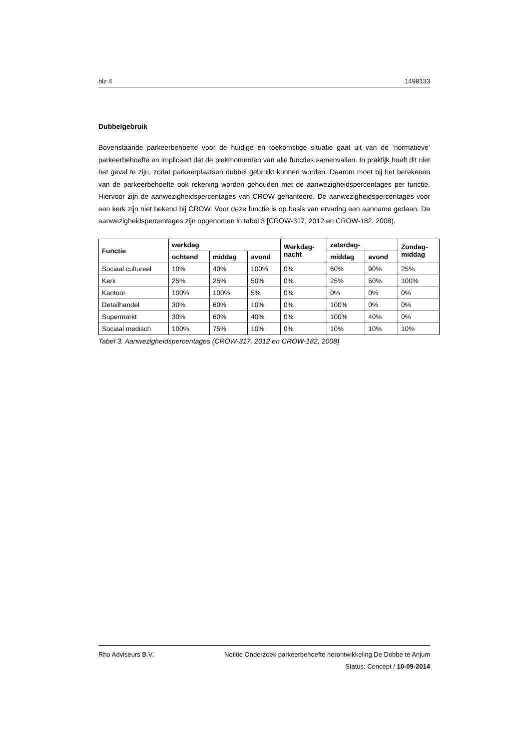blz 4 1499133
Dubbelgebruik
Bovenstaande parkeerbehoefte voor de huidige en toekomstige situatie gaat uit van de ‘normatieve’ parkeerbehoefte en impliceert dat de piekmomenten van alle functies samenvallen. In praktijk hoeft dit niet het geval te zijn, zodat parkeerplaatsen dubbel gebruikt kunnen worden. Daarom moet bij het berekenen van de parkeerbehoefte ook rekening worden gehouden met de aanwezigheidspercentages per functie. Hiervoor zijn de aanwezigheidspercentages van CROW gehanteerd. De aanwezigheidspercentages voor een kerk zijn niet bekend bij CROW. Voor deze functie is op basis van ervaring een aanname gedaan. De aanwezigheidspercentages zijn opgenomen in tabel 3 [CROW-317, 2012 en CROW-182, 2008).
| Functie | werkdag | | | Werkdag- nacht | zaterdag- | | Zondag- middag |
| --- | --- | --- | --- | --- | --- | --- | --- |
| | ochtend | middag | avond | | middag | avond | |
| Sociaal cultureel | 10% | 40% | 100% | 0% | 60% | 90% | 25% |
| Kerk | 25% | 25% | 50% | 0% | 25% | 50% | 100% |
| Kantoor | 100% | 100% | 5% | 0% | 0% | 0% | 0% |
| Detailhandel | 30% | 60% | 10% | 0% | 100% | 0% | 0% |
| Supermarkt | 30% | 60% | 40% | 0% | 100% | 40% | 0% |
| Sociaal medisch | 100% | 75% | 10% | 0% | 10% | 10% | 10% |
Tabel 3. Aanwezigheidspercentages (CROW-317, 2012 en CROW-182, 2008)
Rho Adviseurs B.V. Notitie Onderzoek parkeerbehoefte herontwikkeling De Dobbe te Anjum
Status: Concept / 10-09-2014